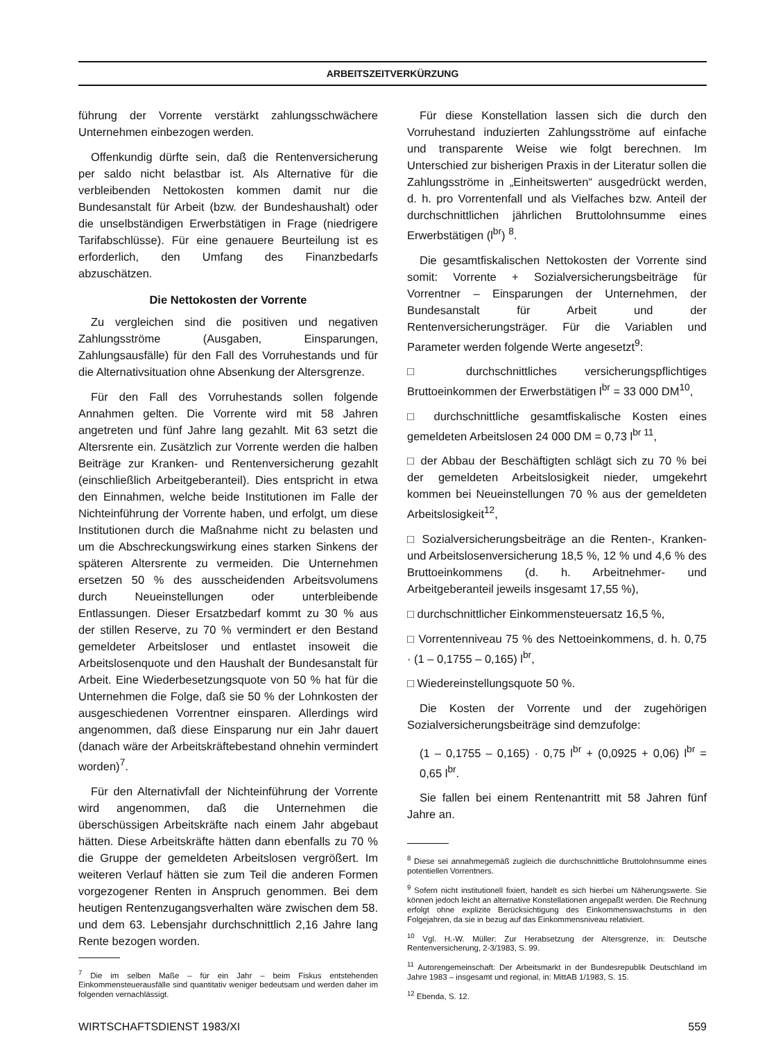ARBEITSZEITVERKÜRZUNG
führung der Vorrente verstärkt zahlungsschwächere Unternehmen einbezogen werden.
Offenkundig dürfte sein, daß die Rentenversicherung per saldo nicht belastbar ist. Als Alternative für die verbleibenden Nettokosten kommen damit nur die Bundesanstalt für Arbeit (bzw. der Bundeshaushalt) oder die unselbständigen Erwerbstätigen in Frage (niedrigere Tarifabschlüsse). Für eine genauere Beurteilung ist es erforderlich, den Umfang des Finanzbedarfs abzuschätzen.
Die Nettokosten der Vorrente
Zu vergleichen sind die positiven und negativen Zahlungsströme (Ausgaben, Einsparungen, Zahlungsausfälle) für den Fall des Vorruhestands und für die Alternativsituation ohne Absenkung der Altersgrenze.
Für den Fall des Vorruhestands sollen folgende Annahmen gelten. Die Vorrente wird mit 58 Jahren angetreten und fünf Jahre lang gezahlt. Mit 63 setzt die Altersrente ein. Zusätzlich zur Vorrente werden die halben Beiträge zur Kranken- und Rentenversicherung gezahlt (einschließlich Arbeitgeberanteil). Dies entspricht in etwa den Einnahmen, welche beide Institutionen im Falle der Nichteinführung der Vorrente haben, und erfolgt, um diese Institutionen durch die Maßnahme nicht zu belasten und um die Abschreckungswirkung eines starken Sinkens der späteren Altersrente zu vermeiden. Die Unternehmen ersetzen 50 % des ausscheidenden Arbeitsvolumens durch Neueinstellungen oder unterbleibende Entlassungen. Dieser Ersatzbedarf kommt zu 30 % aus der stillen Reserve, zu 70 % vermindert er den Bestand gemeldeter Arbeitsloser und entlastet insoweit die Arbeitslosenquote und den Haushalt der Bundesanstalt für Arbeit. Eine Wiederbesetzungsquote von 50 % hat für die Unternehmen die Folge, daß sie 50 % der Lohnkosten der ausgeschiedenen Vorrentner einsparen. Allerdings wird angenommen, daß diese Einsparung nur ein Jahr dauert (danach wäre der Arbeitskräftebestand ohnehin vermindert worden)<sup>7</sup>.
Für den Alternativfall der Nichteinführung der Vorrente wird angenommen, daß die Unternehmen die überschüssigen Arbeitskräfte nach einem Jahr abgebaut hätten. Diese Arbeitskräfte hätten dann ebenfalls zu 70 % die Gruppe der gemeldeten Arbeitslosen vergrößert. Im weiteren Verlauf hätten sie zum Teil die anderen Formen vorgezogener Renten in Anspruch genommen. Bei dem heutigen Rentenzugangsverhalten wäre zwischen dem 58. und dem 63. Lebensjahr durchschnittlich 2,16 Jahre lang Rente bezogen worden.
<sup>7</sup> Die im selben Maße – für ein Jahr – beim Fiskus entstehenden Einkommensteuerausfälle sind quantitativ weniger bedeutsam und werden daher im folgenden vernachlässigt.
Für diese Konstellation lassen sich die durch den Vorruhestand induzierten Zahlungsströme auf einfache und transparente Weise wie folgt berechnen. Im Unterschied zur bisherigen Praxis in der Literatur sollen die Zahlungsströme in „Einheitswerten“ ausgedrückt werden, d. h. pro Vorrentenfall und als Vielfaches bzw. Anteil der durchschnittlichen jährlichen Bruttolohnsumme eines Erwerbstätigen (l<sup>br</sup>) <sup>8</sup>.
Die gesamtfiskalischen Nettokosten der Vorrente sind somit: Vorrente + Sozialversicherungsbeiträge für Vorrentner – Einsparungen der Unternehmen, der Bundesanstalt für Arbeit und der Rentenversicherungsträger. Für die Variablen und Parameter werden folgende Werte angesetzt<sup>9</sup>:
□ durchschnittliches versicherungspflichtiges Bruttoeinkommen der Erwerbstätigen l<sup>br</sup> = 33 000 DM<sup>10</sup>,
□ durchschnittliche gesamtfiskalische Kosten eines gemeldeten Arbeitslosen 24 000 DM = 0,73 l<sup>br 11</sup>,
□ der Abbau der Beschäftigten schlägt sich zu 70 % bei der gemeldeten Arbeitslosigkeit nieder, umgekehrt kommen bei Neueinstellungen 70 % aus der gemeldeten Arbeitslosigkeit<sup>12</sup>,
□ Sozialversicherungsbeiträge an die Renten-, Kranken- und Arbeitslosenversicherung 18,5 %, 12 % und 4,6 % des Bruttoeinkommens (d. h. Arbeitnehmer- und Arbeitgeberanteil jeweils insgesamt 17,55 %),
□ durchschnittlicher Einkommensteuersatz 16,5 %,
□ Vorrentenniveau 75 % des Nettoeinkommens, d. h. 0,75 · (1 – 0,1755 – 0,165) l<sup>br</sup>,
□ Wiedereinstellungsquote 50 %.
Die Kosten der Vorrente und der zugehörigen Sozialversicherungsbeiträge sind demzufolge:
(1 – 0,1755 – 0,165) · 0,75 l<sup>br</sup> + (0,0925 + 0,06) l<sup>br</sup> = 0,65 l<sup>br</sup>.
Sie fallen bei einem Rentenantritt mit 58 Jahren fünf Jahre an.
<sup>8</sup> Diese sei annahmegemäß zugleich die durchschnittliche Bruttolohnsumme eines potentiellen Vorrentners.
<sup>9</sup> Sofern nicht institutionell fixiert, handelt es sich hierbei um Näherungswerte. Sie können jedoch leicht an alternative Konstellationen angepaßt werden. Die Rechnung erfolgt ohne explizite Berücksichtigung des Einkommenswachstums in den Folgejahren, da sie in bezug auf das Einkommensniveau relativiert.
<sup>10</sup> Vgl. H.-W. Müller: Zur Herabsetzung der Altersgrenze, in: Deutsche Rentenversicherung, 2-3/1983, S. 99.
<sup>11</sup> Autorengemeinschaft: Der Arbeitsmarkt in der Bundesrepublik Deutschland im Jahre 1983 – insgesamt und regional, in: MittAB 1/1983, S. 15.
<sup>12</sup> Ebenda, S. 12.
WIRTSCHAFTSDIENST 1983/XI 559